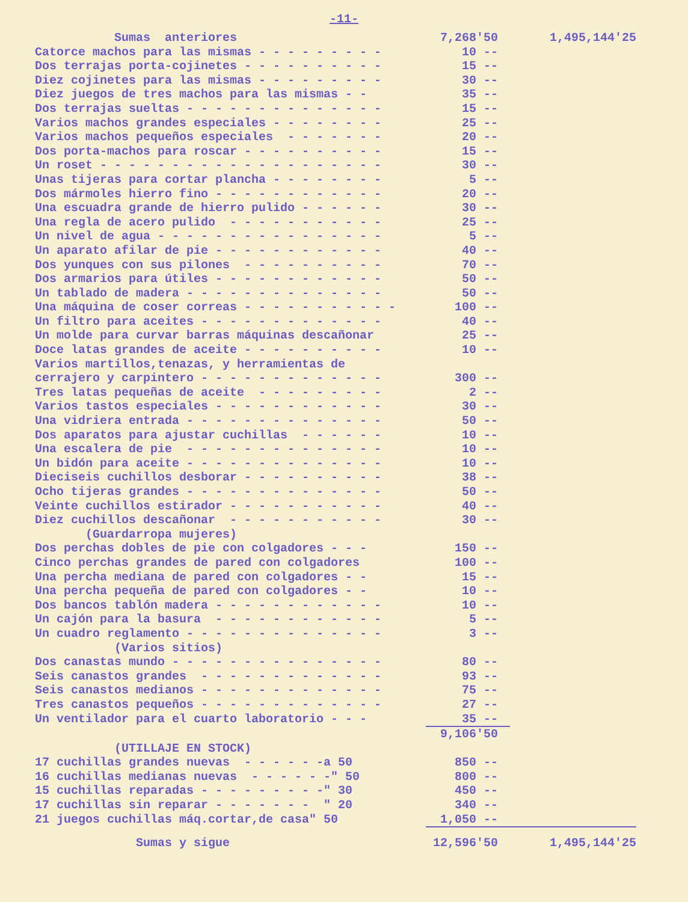-11-
| Sumas anteriores | 7,268'50 | 1,495,144'25 |
| Catorce machos para las mismas - - - - - - - - - | 10 -- | |
| Dos terrajas porta-cojinetes - - - - - - - - - - | 15 -- | |
| Diez cojinetes para las mismas - - - - - - - - - | 30 -- | |
| Diez juegos de tres machos para las mismas - - | 35 -- | |
| Dos terrajas sueltas - - - - - - - - - - - - - - | 15 -- | |
| Varios machos grandes especiales - - - - - - - - | 25 -- | |
| Varios machos pequeños especiales - - - - - - - | 20 -- | |
| Dos porta-machos para roscar - - - - - - - - - - | 15 -- | |
| Un roset - - - - - - - - - - - - - - - - - - - - | 30 -- | |
| Unas tijeras para cortar plancha - - - - - - - - | 5 -- | |
| Dos mármoles hierro fino - - - - - - - - - - - - | 20 -- | |
| Una escuadra grande de hierro pulido - - - - - - | 30 -- | |
| Una regla de acero pulido - - - - - - - - - - - | 25 -- | |
| Un nivel de agua - - - - - - - - - - - - - - - - | 5 -- | |
| Un aparato afilar de pie - - - - - - - - - - - - | 40 -- | |
| Dos yunques con sus pilones - - - - - - - - - - | 70 -- | |
| Dos armarios para útiles - - - - - - - - - - - - | 50 -- | |
| Un tablado de madera - - - - - - - - - - - - - - | 50 -- | |
| Una máquina de coser correas - - - - - - - - - - - | 100 -- | |
| Un filtro para aceites - - - - - - - - - - - - - | 40 -- | |
| Un molde para curvar barras máquinas descañonar | 25 -- | |
| Doce latas grandes de aceite - - - - - - - - - - | 10 -- | |
| Varios martillos,tenazas, y herramientas de | | |
| cerrajero y carpintero - - - - - - - - - - - - - | 300 -- | |
| Tres latas pequeñas de aceite - - - - - - - - - | 2 -- | |
| Varios tastos especiales - - - - - - - - - - - - | 30 -- | |
| Una vidriera entrada - - - - - - - - - - - - - - | 50 -- | |
| Dos aparatos para ajustar cuchillas - - - - - - | 10 -- | |
| Una escalera de pie - - - - - - - - - - - - - - | 10 -- | |
| Un bidón para aceite - - - - - - - - - - - - - - | 10 -- | |
| Dieciseis cuchillos desborar - - - - - - - - - - | 38 -- | |
| Ocho tijeras grandes - - - - - - - - - - - - - - | 50 -- | |
| Veinte cuchillos estirador - - - - - - - - - - - | 40 -- | |
| Diez cuchillos descañonar - - - - - - - - - - - | 30 -- | |
| (Guardarropa mujeres) | | |
| Dos perchas dobles de pie con colgadores - - - | 150 -- | |
| Cinco perchas grandes de pared con colgadores | 100 -- | |
| Una percha mediana de pared con colgadores - - | 15 -- | |
| Una percha pequeña de pared con colgadores - - | 10 -- | |
| Dos bancos tablón madera - - - - - - - - - - - - | 10 -- | |
| Un cajón para la basura - - - - - - - - - - - - | 5 -- | |
| Un cuadro reglamento - - - - - - - - - - - - - - | 3 -- | |
| (Varios sitios) | | |
| Dos canastas mundo - - - - - - - - - - - - - - - | 80 -- | |
| Seis canastos grandes - - - - - - - - - - - - - | 93 -- | |
| Seis canastos medianos - - - - - - - - - - - - - | 75 -- | |
| Tres canastos pequeños - - - - - - - - - - - - - | 27 -- | |
| Un ventilador para el cuarto laboratorio - - - | 35 -- | |
| | 9,106'50 | |
| (UTILLAJE EN STOCK) | | |
| 17 cuchillas grandes nuevas - - - - - -a 50 | 850 -- | |
| 16 cuchillas medianas nuevas - - - - - -" 50 | 800 -- | |
| 15 cuchillas reparadas - - - - - - - - -" 30 | 450 -- | |
| 17 cuchillas sin reparar - - - - - - - " 20 | 340 -- | |
| 21 juegos cuchillas máq.cortar,de casa" 50 | 1,050 -- | |
| Sumas y sigue | 12,596'50 | 1,495,144'25 |